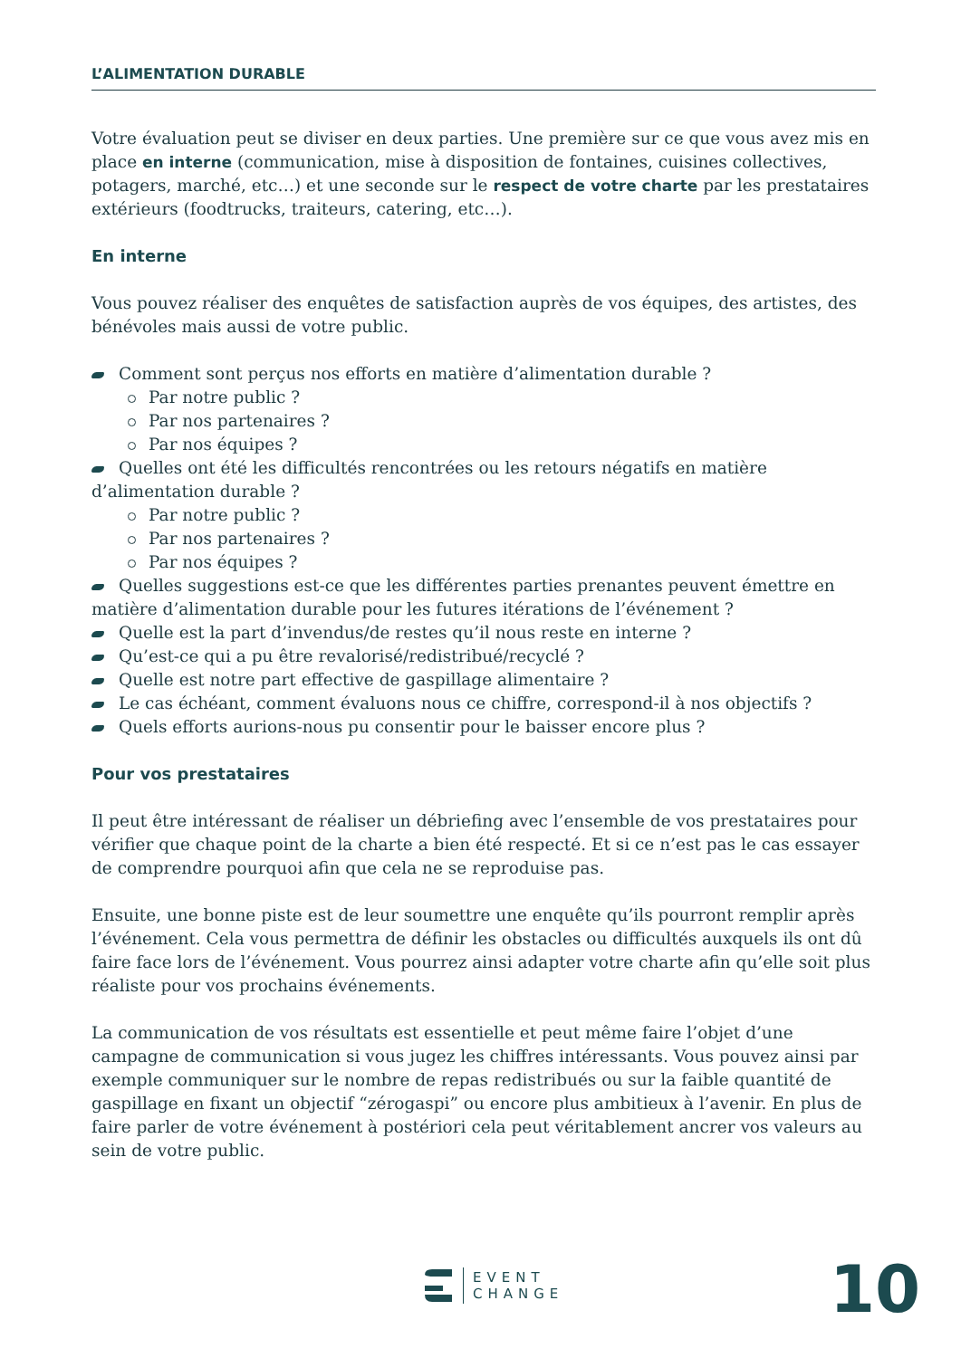L’ALIMENTATION DURABLE
Votre évaluation peut se diviser en deux parties. Une première sur ce que vous avez mis en place en interne (communication, mise à disposition de fontaines, cuisines collectives, potagers, marché, etc…) et une seconde sur le respect de votre charte par les prestataires extérieurs (foodtrucks, traiteurs, catering, etc…).
En interne
Vous pouvez réaliser des enquêtes de satisfaction auprès de vos équipes, des artistes, des bénévoles mais aussi de votre public.
Comment sont perçus nos efforts en matière d’alimentation durable ?
Par notre public ?
Par nos partenaires ?
Par nos équipes ?
Quelles ont été les difficultés rencontrées ou les retours négatifs en matière d’alimentation durable ?
Par notre public ?
Par nos partenaires ?
Par nos équipes ?
Quelles suggestions est-ce que les différentes parties prenantes peuvent émettre en matière d’alimentation durable pour les futures itérations de l’événement ?
Quelle est la part d’invendus/de restes qu’il nous reste en interne ?
Qu’est-ce qui a pu être revalorisé/redistribué/recyclé ?
Quelle est notre part effective de gaspillage alimentaire ?
Le cas échéant, comment évaluons nous ce chiffre, correspond-il à nos objectifs ?
Quels efforts aurions-nous pu consentir pour le baisser encore plus ?
Pour vos prestataires
Il peut être intéressant de réaliser un débriefing avec l’ensemble de vos prestataires pour vérifier que chaque point de la charte a bien été respecté. Et si ce n’est pas le cas essayer de comprendre pourquoi afin que cela ne se reproduise pas.
Ensuite, une bonne piste est de leur soumettre une enquête qu’ils pourront remplir après l’événement. Cela vous permettra de définir les obstacles ou difficultés auxquels ils ont dû faire face lors de l’événement. Vous pourrez ainsi adapter votre charte afin qu’elle soit plus réaliste pour vos prochains événements.
La communication de vos résultats est essentielle et peut même faire l’objet d’une campagne de communication si vous jugez les chiffres intéressants. Vous pouvez ainsi par exemple communiquer sur le nombre de repas redistribués ou sur la faible quantité de gaspillage en fixant un objectif “zérogaspi” ou encore plus ambitieux à l’avenir. En plus de faire parler de votre événement à postériori cela peut véritablement ancrer vos valeurs au sein de votre public.
EVENT
CHANGE
10